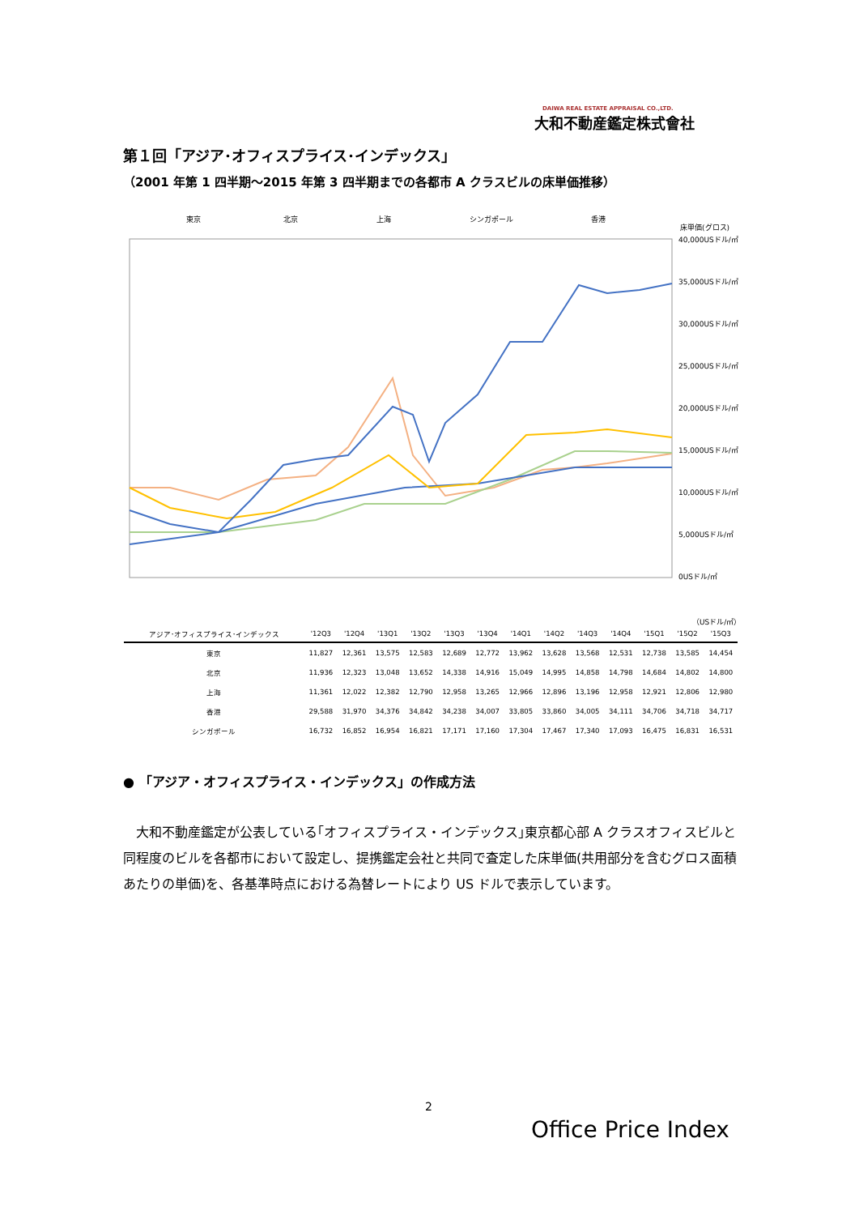DAIWA REAL ESTATE APPRAISAL CO.,LTD.
大和不動産鑑定株式會社
第１回「アジア･オフィスプライス･インデックス」
（2001 年第 1 四半期～2015 年第 3 四半期までの各都市 A クラスビルの床単価推移）
東京
北京
上海
シンガポール
香港
床単価(グロス)
40,000USドル/㎡
35,000USドル/㎡
30,000USドル/㎡
25,000USドル/㎡
20,000USドル/㎡
15,000USドル/㎡
10,000USドル/㎡
5,000USドル/㎡
0USドル/㎡
（USドル/㎡）
| アジア･オフィスプライス･インデックス | '12Q3 | '12Q4 | '13Q1 | '13Q2 | '13Q3 | '13Q4 | '14Q1 | '14Q2 | '14Q3 | '14Q4 | '15Q1 | '15Q2 | '15Q3 |
| --- | --- | --- | --- | --- | --- | --- | --- | --- | --- | --- | --- | --- | --- |
| 東京 | 11,827 | 12,361 | 13,575 | 12,583 | 12,689 | 12,772 | 13,962 | 13,628 | 13,568 | 12,531 | 12,738 | 13,585 | 14,454 |
| 北京 | 11,936 | 12,323 | 13,048 | 13,652 | 14,338 | 14,916 | 15,049 | 14,995 | 14,858 | 14,798 | 14,684 | 14,802 | 14,800 |
| 上海 | 11,361 | 12,022 | 12,382 | 12,790 | 12,958 | 13,265 | 12,966 | 12,896 | 13,196 | 12,958 | 12,921 | 12,806 | 12,980 |
| 香港 | 29,588 | 31,970 | 34,376 | 34,842 | 34,238 | 34,007 | 33,805 | 33,860 | 34,005 | 34,111 | 34,706 | 34,718 | 34,717 |
| シンガポール | 16,732 | 16,852 | 16,954 | 16,821 | 17,171 | 17,160 | 17,304 | 17,467 | 17,340 | 17,093 | 16,475 | 16,831 | 16,531 |
● 「アジア・オフィスプライス・インデックス」の作成方法
　大和不動産鑑定が公表している｢オフィスプライス・インデックス｣東京都心部 A クラスオフィスビルと同程度のビルを各都市において設定し、提携鑑定会社と共同で査定した床単価(共用部分を含むグロス面積あたりの単価)を、各基準時点における為替レートにより US ドルで表示しています。
2
Office Price Index